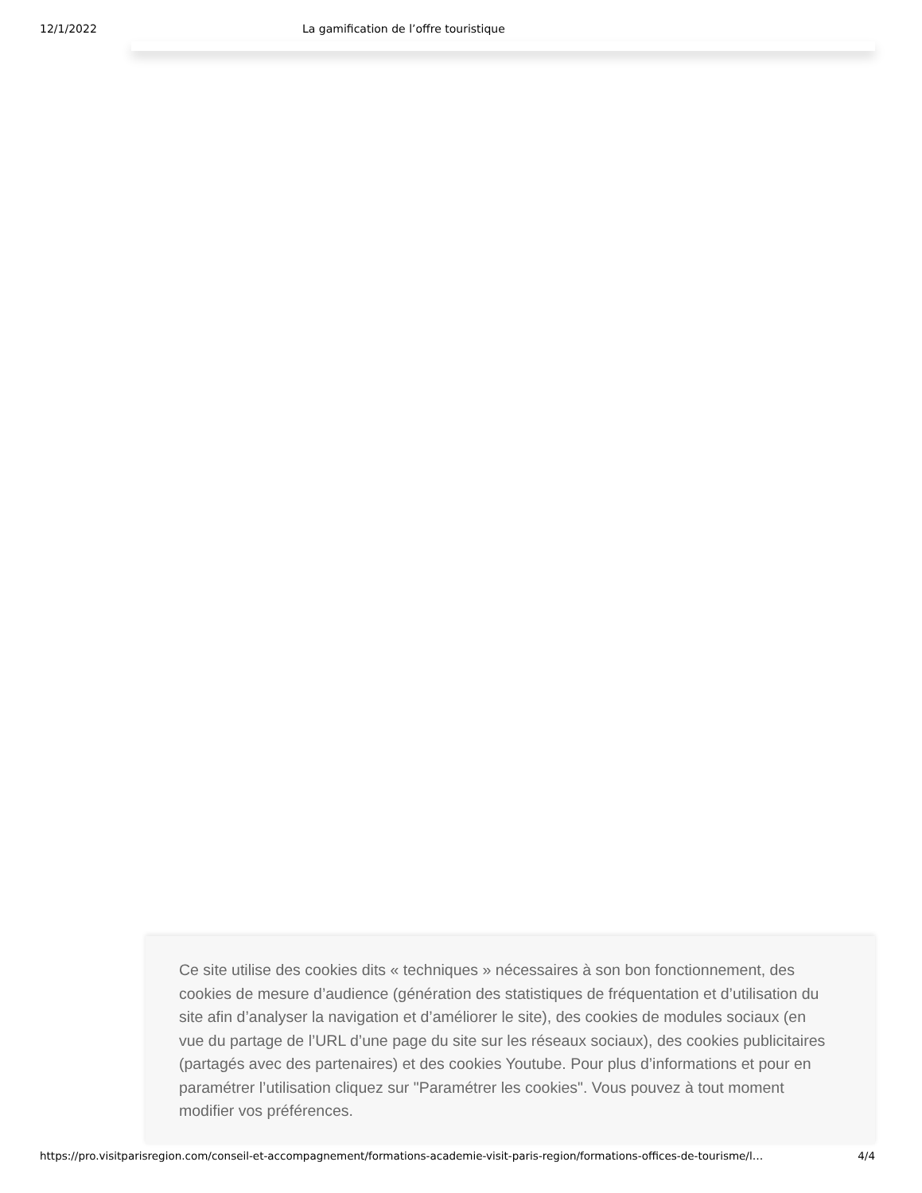12/1/2022 La gamification de l’offre touristique
Ce site utilise des cookies dits « techniques » nécessaires à son bon fonctionnement, des cookies de mesure d’audience (génération des statistiques de fréquentation et d’utilisation du site afin d’analyser la navigation et d’améliorer le site), des cookies de modules sociaux (en vue du partage de l’URL d’une page du site sur les réseaux sociaux), des cookies publicitaires (partagés avec des partenaires) et des cookies Youtube. Pour plus d’informations et pour en paramétrer l’utilisation cliquez sur "Paramétrer les cookies". Vous pouvez à tout moment modifier vos préférences.
https://pro.visitparisregion.com/conseil-et-accompagnement/formations-academie-visit-paris-region/formations-offices-de-tourisme/l… 4/4